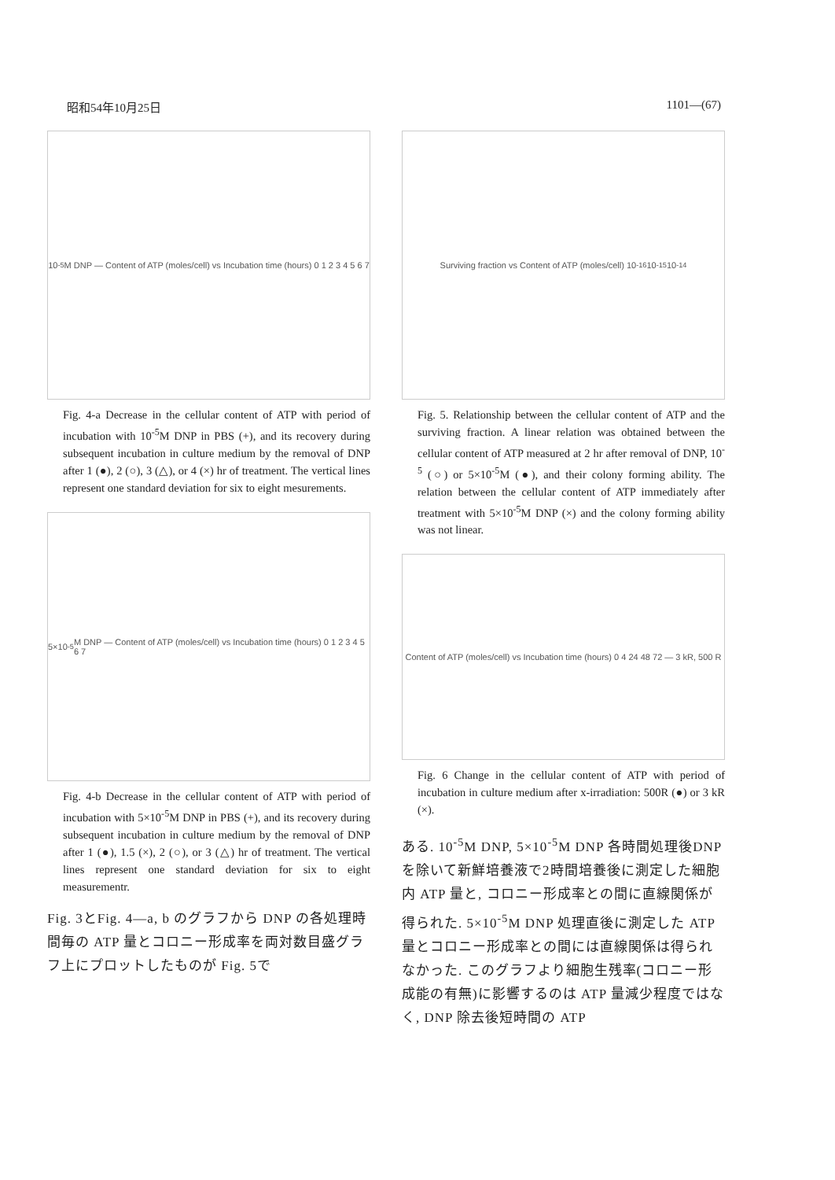昭和54年10月25日 1101—(67)
10<sup>-5</sup>M DNP — Content of ATP (moles/cell) vs Incubation time (hours) 0 1 2 3 4 5 6 7
Fig. 4-a Decrease in the cellular content of ATP with period of incubation with 10<sup>-5</sup>M DNP in PBS (+), and its recovery during subsequent incubation in culture medium by the removal of DNP after 1 (●), 2 (○), 3 (△), or 4 (×) hr of treatment. The vertical lines represent one standard deviation for six to eight mesurements.
5×10<sup>-5</sup>M DNP — Content of ATP (moles/cell) vs Incubation time (hours) 0 1 2 3 4 5 6 7
Fig. 4-b Decrease in the cellular content of ATP with period of incubation with 5×10<sup>-5</sup>M DNP in PBS (+), and its recovery during subsequent incubation in culture medium by the removal of DNP after 1 (●), 1.5 (×), 2 (○), or 3 (△) hr of treatment. The vertical lines represent one standard deviation for six to eight measurementr.
Fig. 3とFig. 4—a, b のグラフから DNP の各処理時間毎の ATP 量とコロニー形成率を両対数目盛グラフ上にプロットしたものが Fig. 5で
Surviving fraction vs Content of ATP (moles/cell) 10<sup>-16</sup> 10<sup>-15</sup> 10<sup>-14</sup>
Fig. 5. Relationship between the cellular content of ATP and the surviving fraction. A linear relation was obtained between the cellular content of ATP measured at 2 hr after removal of DNP, 10<sup>-5</sup> (○) or 5×10<sup>-5</sup>M (●), and their colony forming ability. The relation between the cellular content of ATP immediately after treatment with 5×10<sup>-5</sup>M DNP (×) and the colony forming ability was not linear.
Content of ATP (moles/cell) vs Incubation time (hours) 0 4 24 48 72 — 3 kR, 500 R
Fig. 6 Change in the cellular content of ATP with period of incubation in culture medium after x-irradiation: 500R (●) or 3 kR (×).
ある. 10<sup>-5</sup>M DNP, 5×10<sup>-5</sup>M DNP 各時間処理後DNPを除いて新鮮培養液で2時間培養後に測定した細胞内 ATP 量と, コロニー形成率との間に直線関係が得られた. 5×10<sup>-5</sup>M DNP 処理直後に測定した ATP 量とコロニー形成率との間には直線関係は得られなかった. このグラフより細胞生残率(コロニー形成能の有無)に影響するのは ATP 量減少程度ではなく, DNP 除去後短時間の ATP